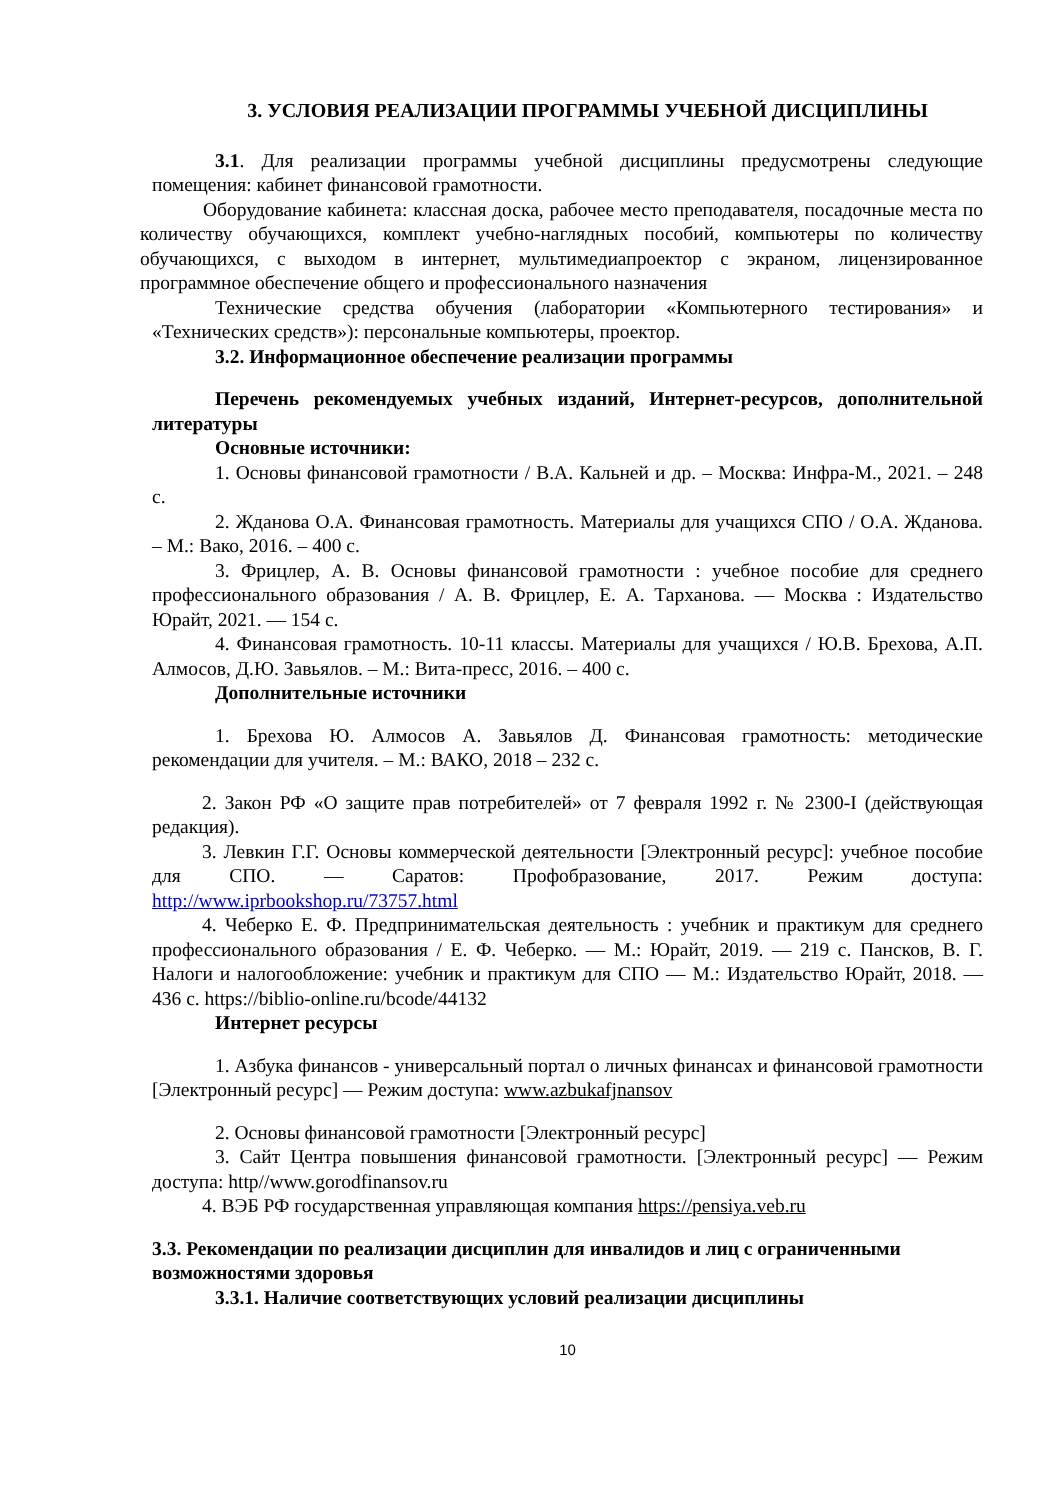3. УСЛОВИЯ РЕАЛИЗАЦИИ ПРОГРАММЫ УЧЕБНОЙ ДИСЦИПЛИНЫ
3.1. Для реализации программы учебной дисциплины предусмотрены следующие помещения: кабинет финансовой грамотности.
Оборудование кабинета: классная доска, рабочее место преподавателя, посадочные места по количеству обучающихся, комплект учебно-наглядных пособий, компьютеры по количеству обучающихся, с выходом в интернет, мультимедиапроектор с экраном, лицензированное программное обеспечение общего и профессионального назначения
Технические средства обучения (лаборатории «Компьютерного тестирования» и «Технических средств»): персональные компьютеры, проектор.
3.2. Информационное обеспечение реализации программы
Перечень рекомендуемых учебных изданий, Интернет-ресурсов, дополнительной литературы
Основные источники:
1. Основы финансовой грамотности / В.А. Кальней и др. – Москва: Инфра-М., 2021. – 248 с.
2. Жданова О.А. Финансовая грамотность. Материалы для учащихся СПО / О.А. Жданова. – М.: Вако, 2016. – 400 с.
3. Фрицлер, А. В. Основы финансовой грамотности : учебное пособие для среднего профессионального образования / А. В. Фрицлер, Е. А. Тарханова. — Москва : Издательство Юрайт, 2021. — 154 с.
4. Финансовая грамотность. 10-11 классы. Материалы для учащихся / Ю.В. Брехова, А.П. Алмосов, Д.Ю. Завьялов. – М.: Вита-пресс, 2016. – 400 с.
Дополнительные источники
1. Брехова Ю. Алмосов А. Завьялов Д. Финансовая грамотность: методические рекомендации для учителя. – М.: ВАКО, 2018 – 232 с.
2. Закон РФ «О защите прав потребителей» от 7 февраля 1992 г. № 2300-I (действующая редакция).
3. Левкин Г.Г. Основы коммерческой деятельности [Электронный ресурс]: учебное пособие для СПО. — Саратов: Профобразование, 2017. Режим доступа: http://www.iprbookshop.ru/73757.html
4. Чеберко Е. Ф. Предпринимательская деятельность : учебник и практикум для среднего профессионального образования / Е. Ф. Чеберко. — М.: Юрайт, 2019. — 219 с. Пансков, В. Г. Налоги и налогообложение: учебник и практикум для СПО — М.: Издательство Юрайт, 2018. — 436 с. https://biblio-online.ru/bcode/44132
Интернет ресурсы
1. Азбука финансов - универсальный портал о личных финансах и финансовой грамотности [Электронный ресурс] — Режим доступа: www.azbukafjnansov
2. Основы финансовой грамотности [Электронный ресурс]
3. Сайт Центра повышения финансовой грамотности. [Электронный ресурс] — Режим доступа: http//www.gorodfinansov.ru
4. ВЭБ РФ государственная управляющая компания https://pensiya.veb.ru
3.3. Рекомендации по реализации дисциплин для инвалидов и лиц с ограниченными возможностями здоровья
3.3.1. Наличие соответствующих условий реализации дисциплины
10